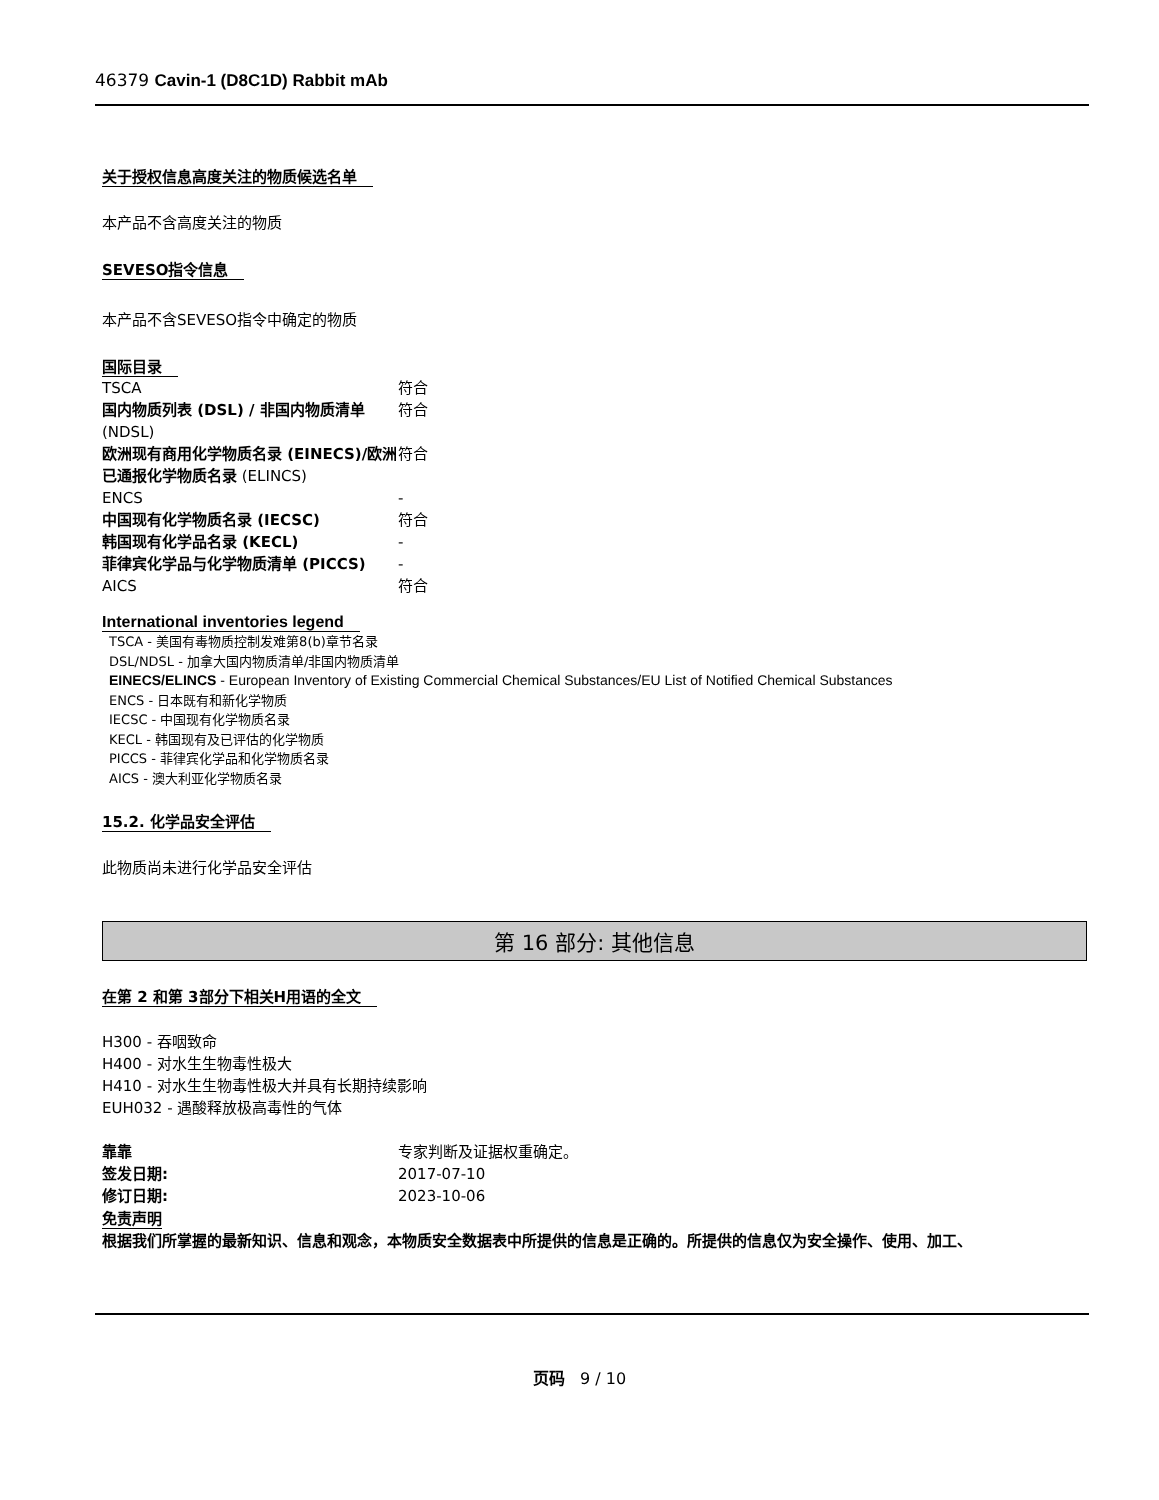46379 Cavin-1 (D8C1D) Rabbit mAb
关于授权信息高度关注的物质候选名单
本产品不含高度关注的物质
SEVESO指令信息
本产品不含SEVESO指令中确定的物质
国际目录
| TSCA | 符合 |
| 国内物质列表 (DSL) / 非国内物质清单 (NDSL) | 符合 |
| 欧洲现有商用化学物质名录 (EINECS)/欧洲已通报化学物质名录 (ELINCS) | 符合 |
| ENCS | - |
| 中国现有化学物质名录 (IECSC) | 符合 |
| 韩国现有化学品名录 (KECL) | - |
| 菲律宾化学品与化学物质清单 (PICCS) | - |
| AICS | 符合 |
International inventories legend
TSCA - 美国有毒物质控制发难第8(b)章节名录
DSL/NDSL - 加拿大国内物质清单/非国内物质清单
EINECS/ELINCS - European Inventory of Existing Commercial Chemical Substances/EU List of Notified Chemical Substances
ENCS - 日本既有和新化学物质
IECSC - 中国现有化学物质名录
KECL - 韩国现有及已评估的化学物质
PICCS - 菲律宾化学品和化学物质名录
AICS - 澳大利亚化学物质名录
15.2. 化学品安全评估
此物质尚未进行化学品安全评估
第 16 部分: 其他信息
在第 2 和第 3部分下相关H用语的全文
H300 - 吞咽致命
H400 - 对水生生物毒性极大
H410 - 对水生生物毒性极大并具有长期持续影响
EUH032 - 遇酸释放极高毒性的气体
| 靠靠 | 专家判断及证据权重确定。 |
| 签发日期: | 2017-07-10 |
| 修订日期: | 2023-10-06 |
免责声明
根据我们所掌握的最新知识、信息和观念，本物质安全数据表中所提供的信息是正确的。所提供的信息仅为安全操作、使用、加工、
页码 9 / 10